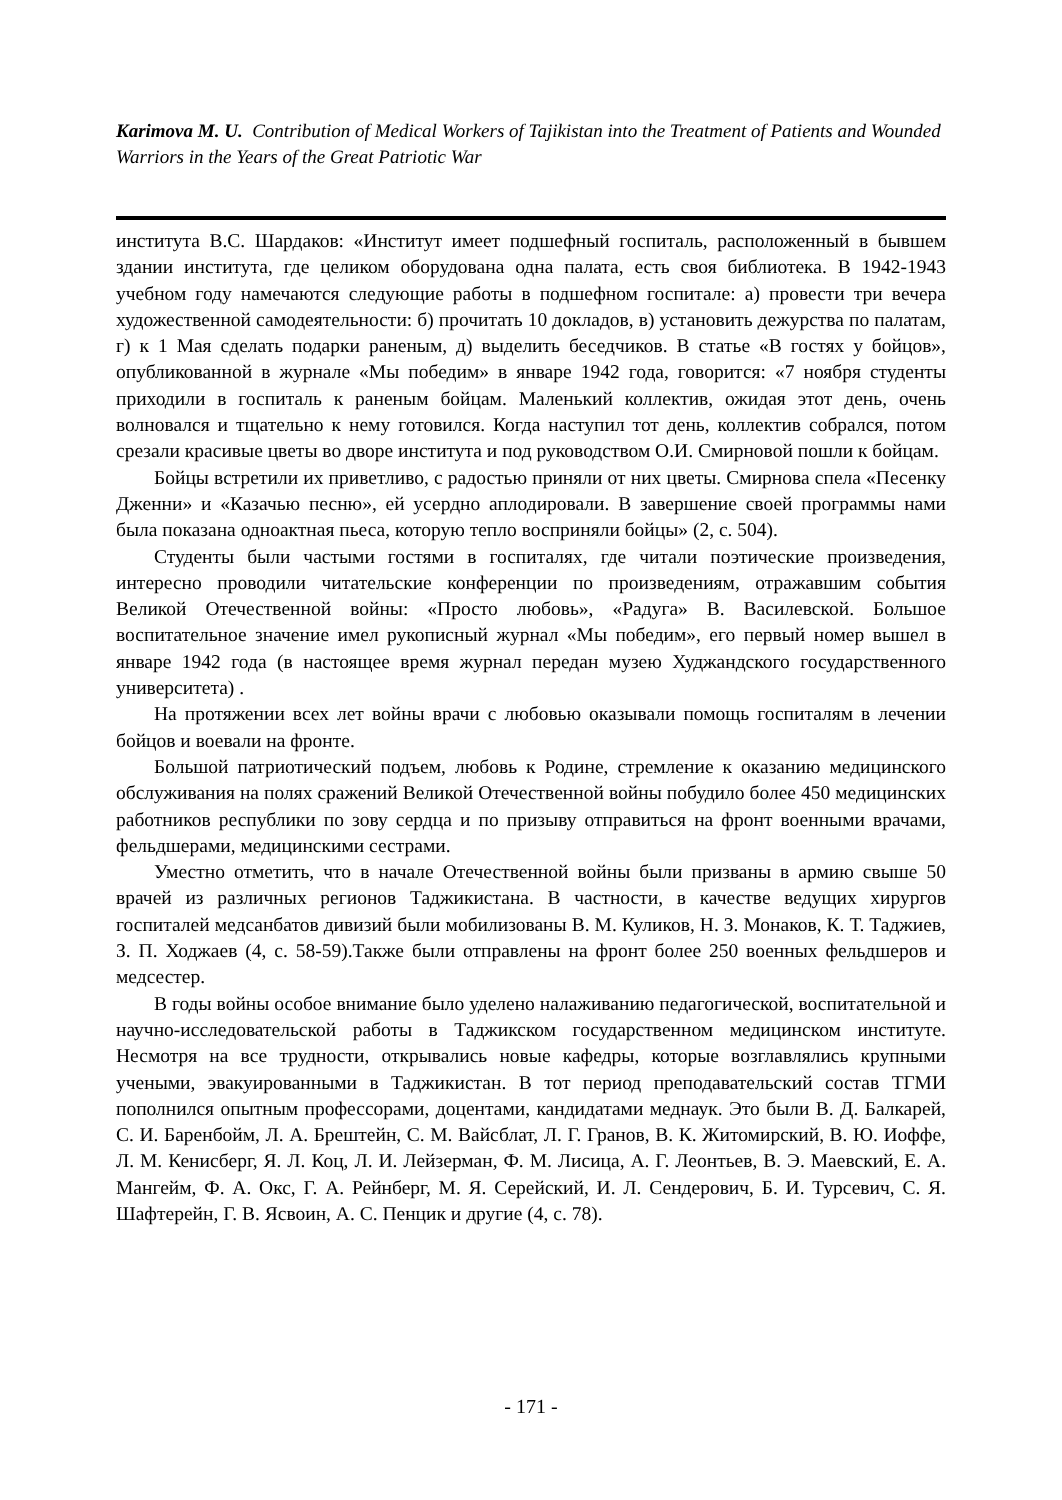Karimova M. U. Contribution of Medical Workers of Tajikistan into the Treatment of Patients and Wounded Warriors in the Years of the Great Patriotic War
института В.С. Шардаков: «Институт имеет подшефный госпиталь, расположенный в бывшем здании института, где целиком оборудована одна палата, есть своя библиотека. В 1942-1943 учебном году намечаются следующие работы в подшефном госпитале: а) провести три вечера художественной самодеятельности: б) прочитать 10 докладов, в) установить дежурства по палатам, г) к 1 Мая сделать подарки раненым, д) выделить беседчиков. В статье «В гостях у бойцов», опубликованной в журнале «Мы победим» в январе 1942 года, говорится: «7 ноября студенты приходили в госпиталь к раненым бойцам. Маленький коллектив, ожидая этот день, очень волновался и тщательно к нему готовился. Когда наступил тот день, коллектив собрался, потом срезали красивые цветы во дворе института и под руководством О.И. Смирновой пошли к бойцам.
Бойцы встретили их приветливо, с радостью приняли от них цветы. Смирнова спела «Песенку Дженни» и «Казачью песню», ей усердно аплодировали. В завершение своей программы нами была показана одноактная пьеса, которую тепло восприняли бойцы» (2, с. 504).
Студенты были частыми гостями в госпиталях, где читали поэтические произведения, интересно проводили читательские конференции по произведениям, отражавшим события Великой Отечественной войны: «Просто любовь», «Радуга» В. Василевской. Большое воспитательное значение имел рукописный журнал «Мы победим», его первый номер вышел в январе 1942 года (в настоящее время журнал передан музею Худжандского государственного университета) .
На протяжении всех лет войны врачи с любовью оказывали помощь госпиталям в лечении бойцов и воевали на фронте.
Большой патриотический подъем, любовь к Родине, стремление к оказанию медицинского обслуживания на полях сражений Великой Отечественной войны побудило более 450 медицинских работников республики по зову сердца и по призыву отправиться на фронт военными врачами, фельдшерами, медицинскими сестрами.
Уместно отметить, что в начале Отечественной войны были призваны в армию свыше 50 врачей из различных регионов Таджикистана. В частности, в качестве ведущих хирургов госпиталей медсанбатов дивизий были мобилизованы В. М. Куликов, Н. З. Монаков, К. Т. Таджиев, З. П. Ходжаев (4, с. 58-59).Также были отправлены на фронт более 250 военных фельдшеров и медсестер.
В годы войны особое внимание было уделено налаживанию педагогической, воспитательной и научно-исследовательской работы в Таджикском государственном медицинском институте. Несмотря на все трудности, открывались новые кафедры, которые возглавлялись крупными учеными, эвакуированными в Таджикистан. В тот период преподавательский состав ТГМИ пополнился опытным профессорами, доцентами, кандидатами меднаук. Это были В. Д. Балкарей, С. И. Баренбойм, Л. А. Брештейн, С. М. Вайсблат, Л. Г. Гранов, В. К. Житомирский, В. Ю. Иоффе, Л. М. Кенисберг, Я. Л. Коц, Л. И. Лейзерман, Ф. М. Лисица, А. Г. Леонтьев, В. Э. Маевский, Е. А. Мангейм, Ф. А. Окс, Г. А. Рейнберг, М. Я. Серейский, И. Л. Сендерович, Б. И. Турсевич, С. Я. Шафтерейн, Г. В. Ясвоин, А. С. Пенцик и другие (4, с. 78).
- 171 -